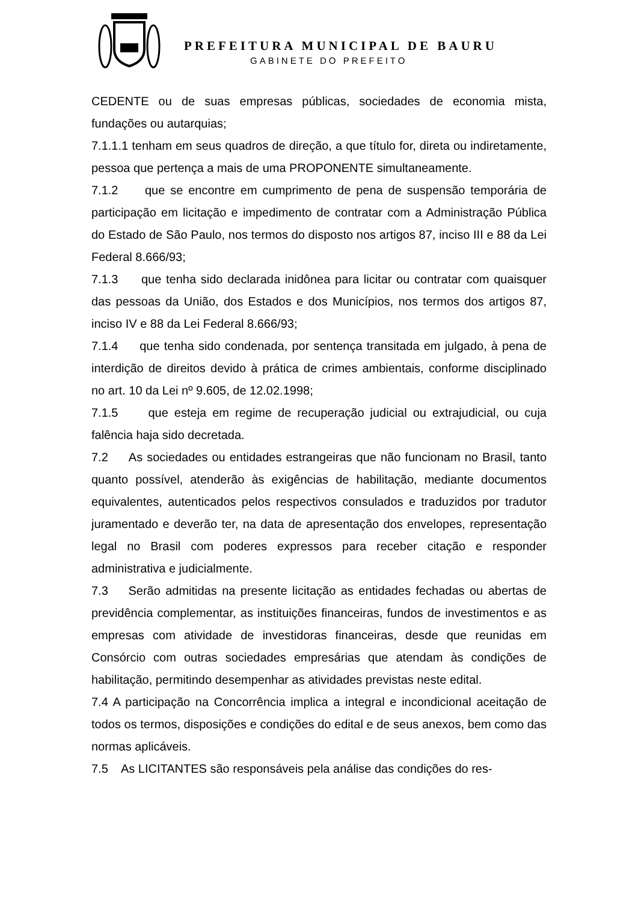PREFEITURA MUNICIPAL DE BAURU
GABINETE DO PREFEITO
CEDENTE ou de suas empresas públicas, sociedades de economia mista, fundações ou autarquias;
7.1.1.1 tenham em seus quadros de direção, a que título for, direta ou indiretamente, pessoa que pertença a mais de uma PROPONENTE simultaneamente.
7.1.2 que se encontre em cumprimento de pena de suspensão temporária de participação em licitação e impedimento de contratar com a Administração Pública do Estado de São Paulo, nos termos do disposto nos artigos 87, inciso III e 88 da Lei Federal 8.666/93;
7.1.3 que tenha sido declarada inidônea para licitar ou contratar com quaisquer das pessoas da União, dos Estados e dos Municípios, nos termos dos artigos 87, inciso IV e 88 da Lei Federal 8.666/93;
7.1.4 que tenha sido condenada, por sentença transitada em julgado, à pena de interdição de direitos devido à prática de crimes ambientais, conforme disciplinado no art. 10 da Lei nº 9.605, de 12.02.1998;
7.1.5 que esteja em regime de recuperação judicial ou extrajudicial, ou cuja falência haja sido decretada.
7.2 As sociedades ou entidades estrangeiras que não funcionam no Brasil, tanto quanto possível, atenderão às exigências de habilitação, mediante documentos equivalentes, autenticados pelos respectivos consulados e traduzidos por tradutor juramentado e deverão ter, na data de apresentação dos envelopes, representação legal no Brasil com poderes expressos para receber citação e responder administrativa e judicialmente.
7.3 Serão admitidas na presente licitação as entidades fechadas ou abertas de previdência complementar, as instituições financeiras, fundos de investimentos e as empresas com atividade de investidoras financeiras, desde que reunidas em Consórcio com outras sociedades empresárias que atendam às condições de habilitação, permitindo desempenhar as atividades previstas neste edital.
7.4 A participação na Concorrência implica a integral e incondicional aceitação de todos os termos, disposições e condições do edital e de seus anexos, bem como das normas aplicáveis.
7.5 As LICITANTES são responsáveis pela análise das condições do res-